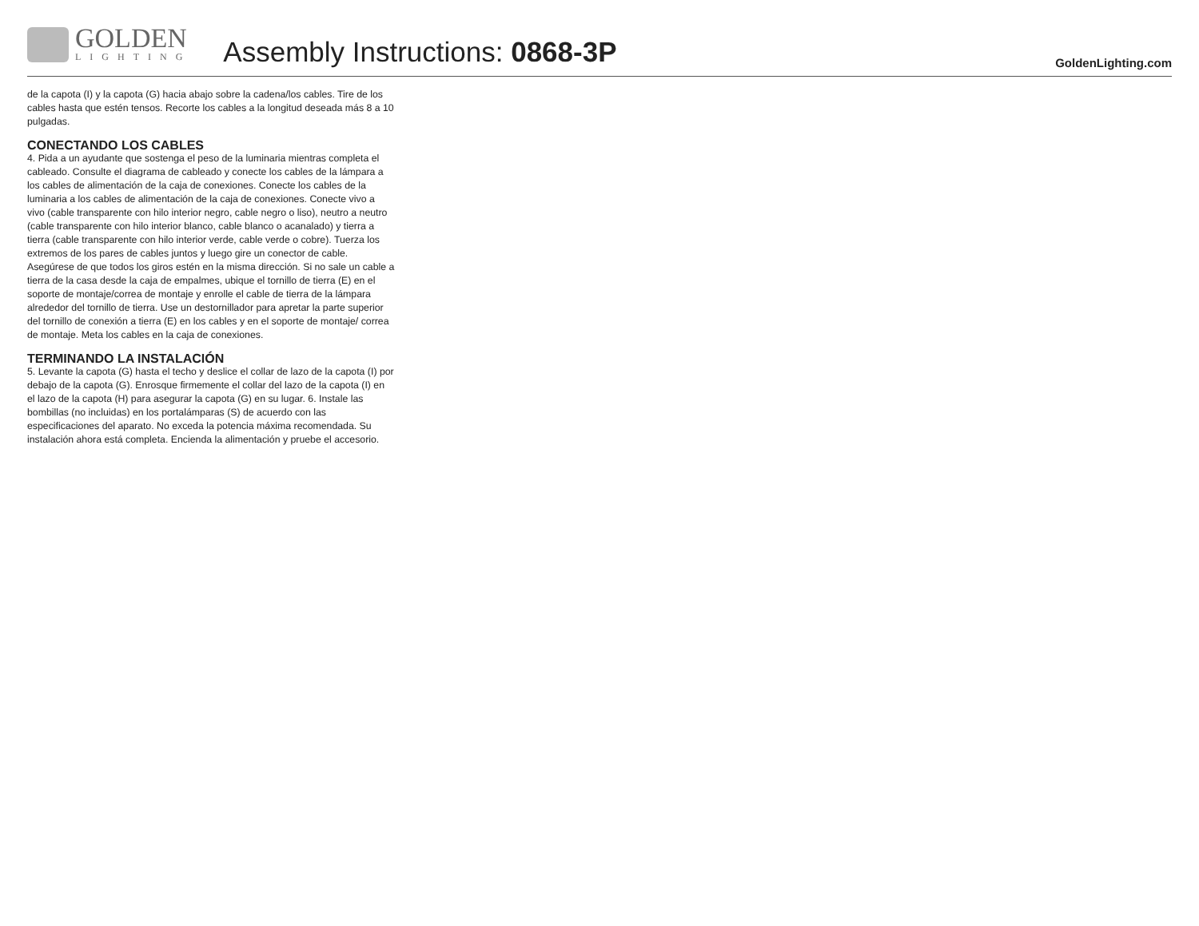GOLDEN
LIGHTING
Assembly Instructions: 0868-3P
GoldenLighting.com
de la capota (I) y la capota (G) hacia abajo sobre la cadena/los cables. Tire de los cables hasta que estén tensos. Recorte los cables a la longitud deseada más 8 a 10 pulgadas.
CONECTANDO LOS CABLES
4. Pida a un ayudante que sostenga el peso de la luminaria mientras completa el cableado. Consulte el diagrama de cableado y conecte los cables de la lámpara a los cables de alimentación de la caja de conexiones. Conecte los cables de la luminaria a los cables de alimentación de la caja de conexiones. Conecte vivo a vivo (cable transparente con hilo interior negro, cable negro o liso), neutro a neutro (cable transparente con hilo interior blanco, cable blanco o acanalado) y tierra a tierra (cable transparente con hilo interior verde, cable verde o cobre). Tuerza los extremos de los pares de cables juntos y luego gire un conector de cable. Asegúrese de que todos los giros estén en la misma dirección. Si no sale un cable a tierra de la casa desde la caja de empalmes, ubique el tornillo de tierra (E) en el soporte de montaje/correa de montaje y enrolle el cable de tierra de la lámpara alrededor del tornillo de tierra. Use un destornillador para apretar la parte superior del tornillo de conexión a tierra (E) en los cables y en el soporte de montaje/ correa de montaje. Meta los cables en la caja de conexiones.
TERMINANDO LA INSTALACIÓN
5. Levante la capota (G) hasta el techo y deslice el collar de lazo de la capota (I) por debajo de la capota (G). Enrosque firmemente el collar del lazo de la capota (I) en el lazo de la capota (H) para asegurar la capota (G) en su lugar. 6. Instale las bombillas (no incluidas) en los portalámparas (S) de acuerdo con las especificaciones del aparato. No exceda la potencia máxima recomendada. Su instalación ahora está completa. Encienda la alimentación y pruebe el accesorio.